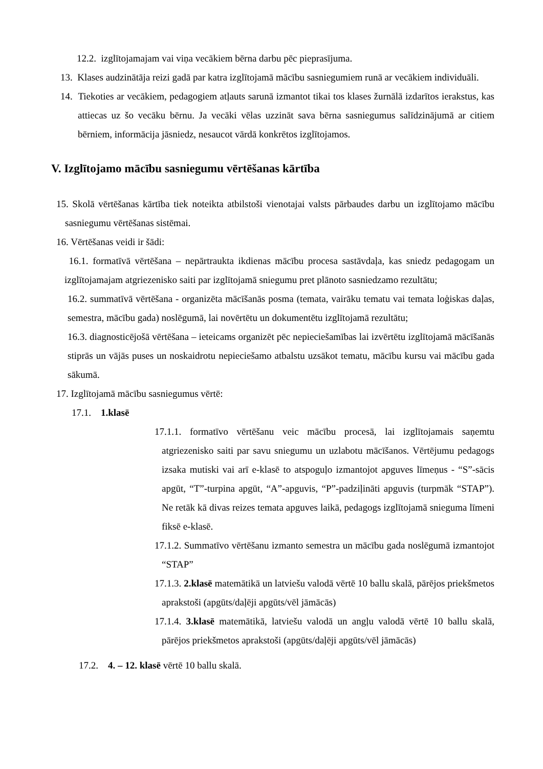12.2. izglītojamajam vai viņa vecākiem bērna darbu pēc pieprasījuma.
13. Klases audzinātāja reizi gadā par katra izglītojamā mācību sasniegumiem runā ar vecākiem individuāli.
14. Tiekoties ar vecākiem, pedagogiem atļauts sarunā izmantot tikai tos klases žurnālā izdarītos ierakstus, kas attiecas uz šo vecāku bērnu. Ja vecāki vēlas uzzināt sava bērna sasniegumus salīdzinājumā ar citiem bērniem, informācija jāsniedz, nesaucot vārdā konkrētos izglītojamos.
V. Izglītojamo mācību sasniegumu vērtēšanas kārtība
15. Skolā vērtēšanas kārtība tiek noteikta atbilstoši vienotajai valsts pārbaudes darbu un izglītojamo mācību sasniegumu vērtēšanas sistēmai.
16. Vērtēšanas veidi ir šādi:
16.1. formatīvā vērtēšana – nepārtraukta ikdienas mācību procesa sastāvdaļa, kas sniedz pedagogam un izglītojamajam atgriezenisko saiti par izglītojamā sniegumu pret plānoto sasniedzamo rezultātu;
16.2. summatīvā vērtēšana - organizēta mācīšanās posma (temata, vairāku tematu vai temata loģiskas daļas, semestra, mācību gada) noslēgumā, lai novērtētu un dokumentētu izglītojamā rezultātu;
16.3. diagnosticējošā vērtēšana – ieteicams organizēt pēc nepieciešamības lai izvērtētu izglītojamā mācīšanās stiprās un vājās puses un noskaidrotu nepieciešamo atbalstu uzsākot tematu, mācību kursu vai mācību gada sākumā.
17. Izglītojamā mācību sasniegumus vērtē:
17.1. 1.klasē
17.1.1. formatīvo vērtēšanu veic mācību procesā, lai izglītojamais saņemtu atgriezenisko saiti par savu sniegumu un uzlabotu mācīšanos. Vērtējumu pedagogs izsaka mutiski vai arī e-klasē to atspoguļo izmantojot apguves līmeņus - “S”-sācis apgūt, “T”-turpina apgūt, “A”-apguvis, “P”-padziļināti apguvis (turpmāk “STAP”). Ne retāk kā divas reizes temata apguves laikā, pedagogs izglītojamā snieguma līmeni fiksē e-klasē.
17.1.2. Summatīvo vērtēšanu izmanto semestra un mācību gada noslēgumā izmantojot “STAP”
17.1.3. 2.klasē matemātikā un latviešu valodā vērtē 10 ballu skalā, pārējos priekšmetos aprakstoši (apgūts/daļēji apgūts/vēl jāmācās)
17.1.4. 3.klasē matemātikā, latviešu valodā un angļu valodā vērtē 10 ballu skalā, pārējos priekšmetos aprakstoši (apgūts/daļēji apgūts/vēl jāmācās)
17.2. 4. – 12. klasē vērtē 10 ballu skalā.